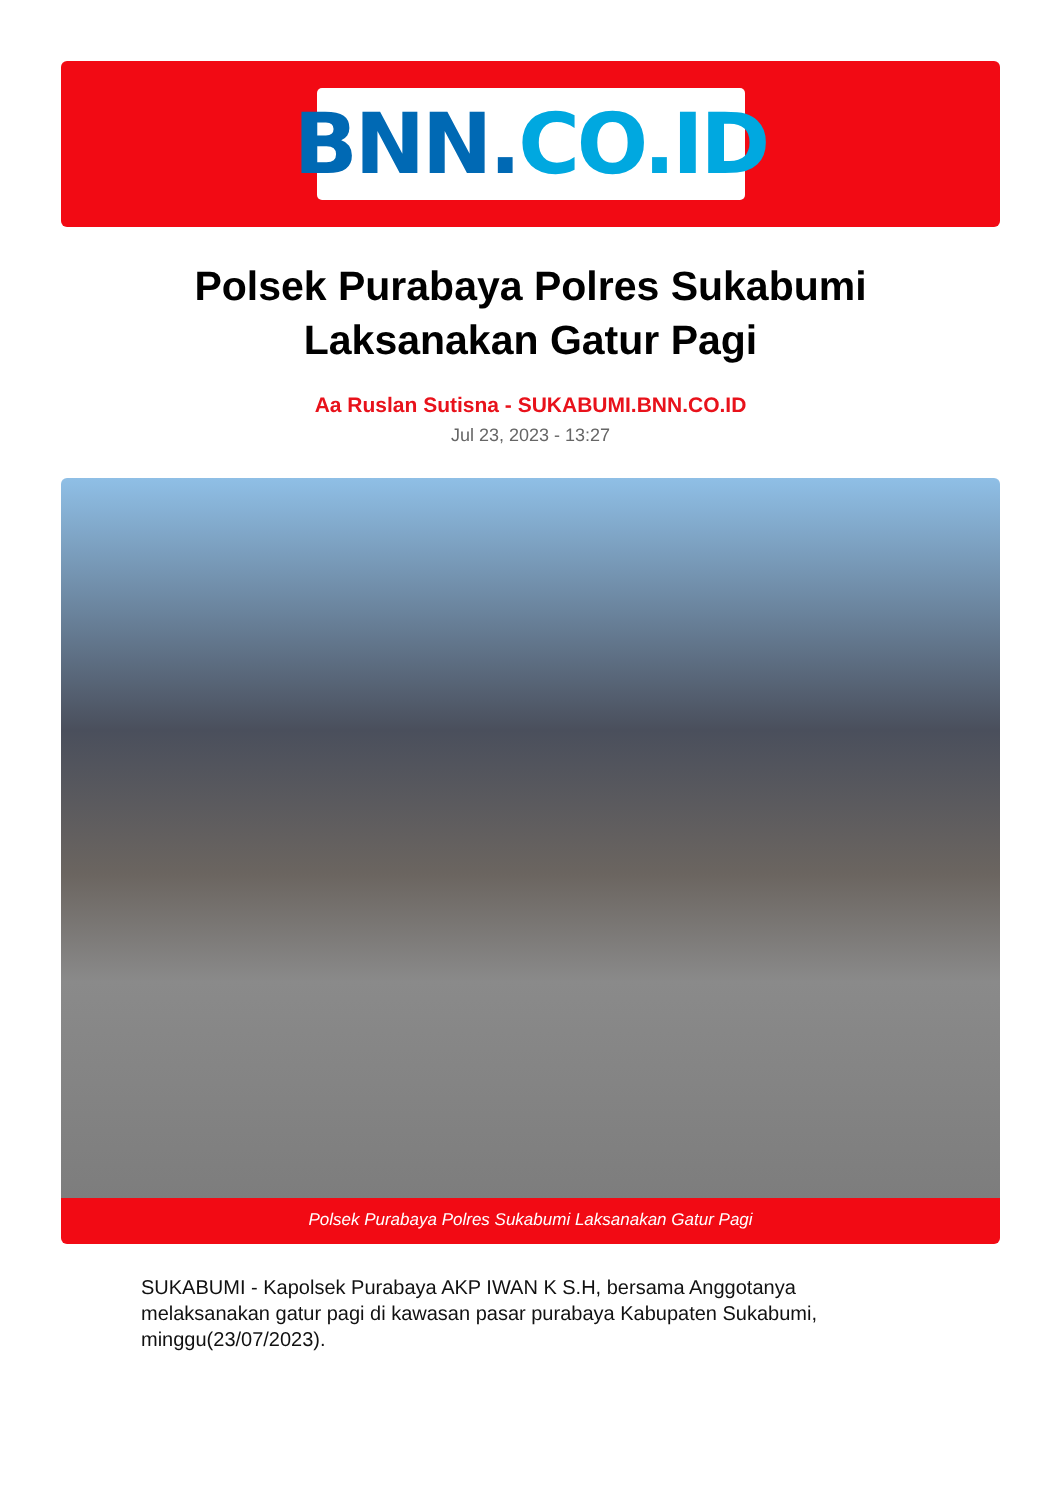BNN. CO.ID
Polsek Purabaya Polres Sukabumi
Laksanakan Gatur Pagi
Aa Ruslan Sutisna - SUKABUMI.BNN.CO.ID
Jul 23, 2023 - 13:27
Polsek Purabaya Polres Sukabumi Laksanakan Gatur Pagi
SUKABUMI - Kapolsek Purabaya AKP IWAN K S.H, bersama Anggotanya melaksanakan gatur pagi di kawasan pasar purabaya Kabupaten Sukabumi, minggu(23/07/2023).